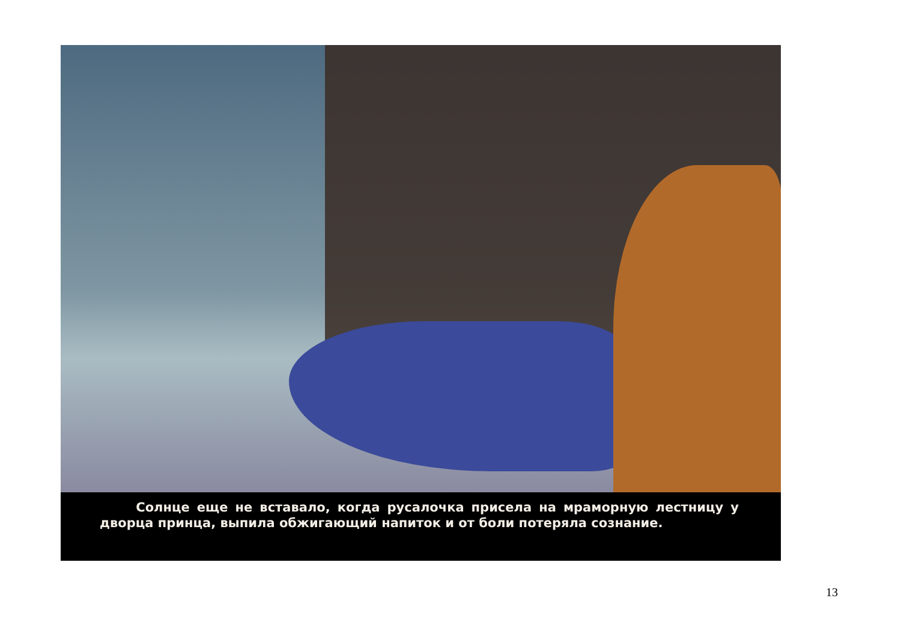Солнце еще не вставало, когда русалочка присела на мраморную лестницу у дворца принца, выпила обжигающий напиток и от боли потеряла сознание.
13